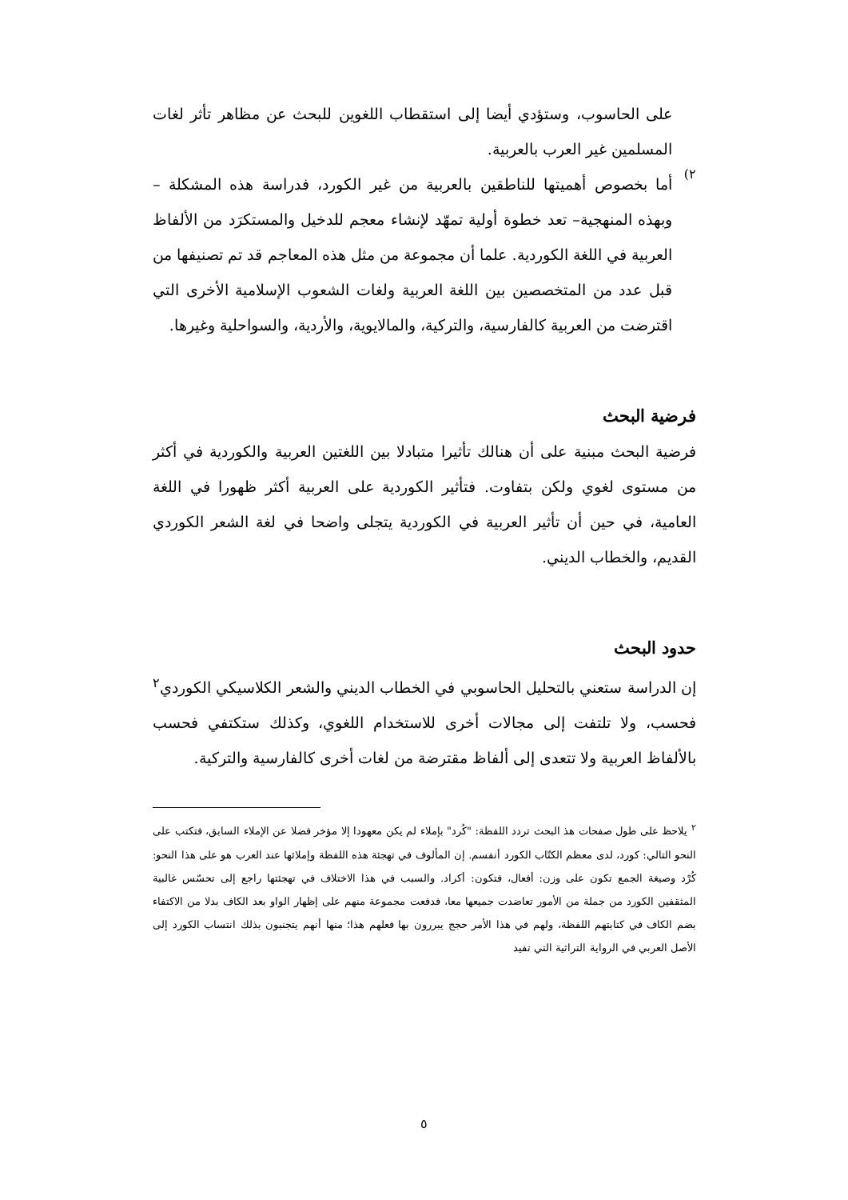على الحاسوب، وستؤدي أيضا إلى استقطاب اللغوين للبحث عن مظاهر تأثر لغات المسلمين غير العرب بالعربية.
٢)
أما بخصوص أهميتها للناطقين بالعربية من غير الكورد، فدراسة هذه المشكلة – وبهذه المنهجية– تعد خطوة أولية تمهّد لإنشاء معجم للدخيل والمستكرَد من الألفاظ العربية في اللغة الكوردية. علما أن مجموعة من مثل هذه المعاجم قد تم تصنيفها من قبل عدد من المتخصصين بين اللغة العربية ولغات الشعوب الإسلامية الأخرى التي اقترضت من العربية كالفارسية، والتركية، والمالايوية، والأردية، والسواحلية وغيرها.
فرضية البحث
فرضية البحث مبنية على أن هنالك تأثيرا متبادلا بين اللغتين العربية والكوردية في أكثر من مستوى لغوي ولكن بتفاوت. فتأثير الكوردية على العربية أكثر ظهورا في اللغة العامية، في حين أن تأثير العربية في الكوردية يتجلى واضحا في لغة الشعر الكوردي القديم، والخطاب الديني.
حدود البحث
إن الدراسة ستعني بالتحليل الحاسوبي في الخطاب الديني والشعر الكلاسيكي الكوردي<sup>٢</sup> فحسب، ولا تلتفت إلى مجالات أخرى للاستخدام اللغوي، وكذلك ستكتفي فحسب بالألفاظ العربية ولا تتعدى إلى ألفاظ مقترضة من لغات أخرى كالفارسية والتركية.
<sup>٢</sup> يلاحظ على طول صفحات هذ البحث تردد اللفظة: "كُرد" بإملاء لم يكن معهودا إلا مؤخر فضلا عن الإملاء السابق، فتكتب على النحو التالي: كورد، لدى معظم الكتّاب الكورد أنفسم. إن المألوف في تهجئة هذه اللفظة وإملائها عند العرب هو على هذا النحو: كُرْد وصيغة الجمع تكون على وزن: أفعال، فتكون: أكراد. والسبب في هذا الاختلاف في تهجئتها راجع إلى تحسّس غالبية المثقفين الكورد من جملة من الأمور تعاضدت جميعها معا، فدفعت مجموعة منهم على إظهار الواو بعد الكاف بدلا من الاكتفاء بضم الكاف في كتابتهم اللفظة، ولهم في هذا الأمر حجج يبررون بها فعلهم هذا؛ منها أنهم يتجنبون بذلك انتساب الكورد إلى الأصل العربي في الرواية التراثية التي تفيد
٥